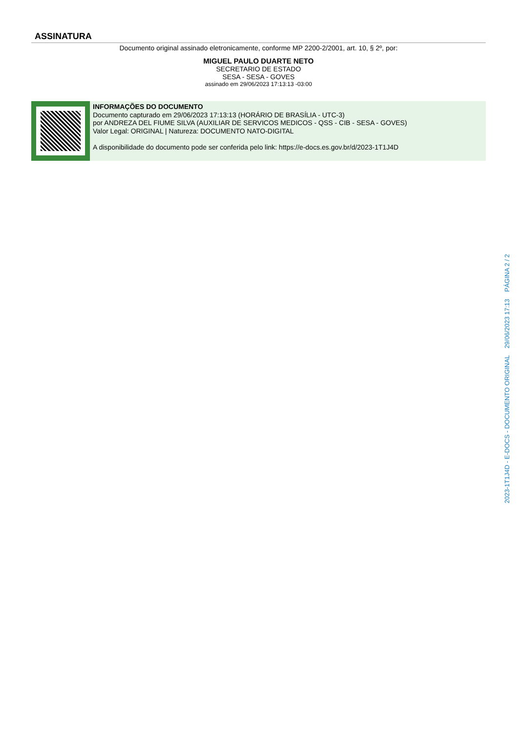ASSINATURA
Documento original assinado eletronicamente, conforme MP 2200-2/2001, art. 10, § 2º, por:
MIGUEL PAULO DUARTE NETO
SECRETARIO DE ESTADO
SESA - SESA - GOVES
assinado em 29/06/2023 17:13:13 -03:00
INFORMAÇÕES DO DOCUMENTO
Documento capturado em 29/06/2023 17:13:13 (HORÁRIO DE BRASÍLIA - UTC-3)
por ANDREZA DEL FIUME SILVA (AUXILIAR DE SERVICOS MEDICOS - QSS - CIB - SESA - GOVES)
Valor Legal: ORIGINAL | Natureza: DOCUMENTO NATO-DIGITAL
A disponibilidade do documento pode ser conferida pelo link: https://e-docs.es.gov.br/d/2023-1T1J4D
2023-1T1J4D - E-DOCS - DOCUMENTO ORIGINAL 29/06/2023 17:13 PÁGINA 2 / 2